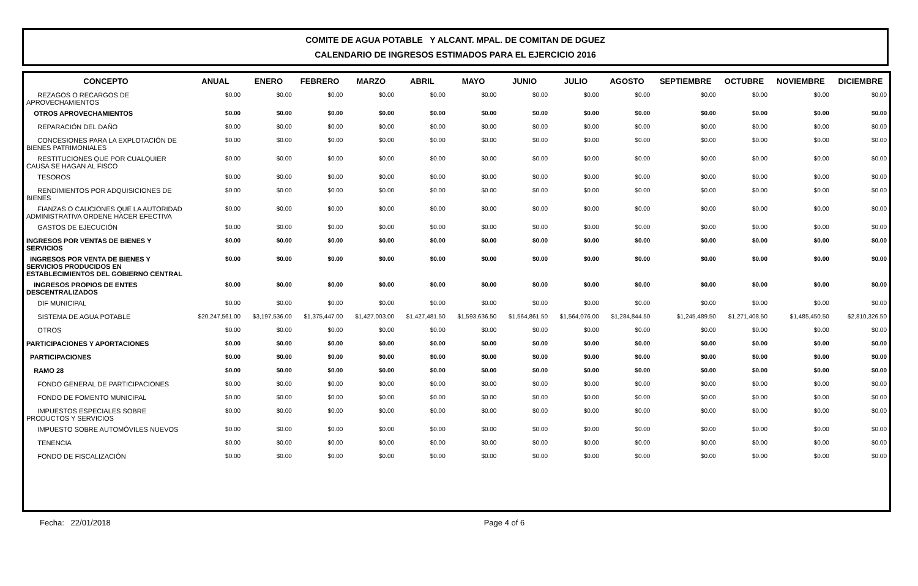COMITE DE AGUA POTABLE Y ALCANT. MPAL. DE COMITAN DE DGUEZ
CALENDARIO DE INGRESOS ESTIMADOS PARA EL EJERCICIO 2016
| CONCEPTO | ANUAL | ENERO | FEBRERO | MARZO | ABRIL | MAYO | JUNIO | JULIO | AGOSTO | SEPTIEMBRE | OCTUBRE | NOVIEMBRE | DICIEMBRE |
| --- | --- | --- | --- | --- | --- | --- | --- | --- | --- | --- | --- | --- | --- |
| REZAGOS O RECARGOS DE APROVECHAMIENTOS | $0.00 | $0.00 | $0.00 | $0.00 | $0.00 | $0.00 | $0.00 | $0.00 | $0.00 | $0.00 | $0.00 | $0.00 | $0.00 |
| OTROS APROVECHAMIENTOS | $0.00 | $0.00 | $0.00 | $0.00 | $0.00 | $0.00 | $0.00 | $0.00 | $0.00 | $0.00 | $0.00 | $0.00 | $0.00 |
| REPARACIÓN DEL DAÑO | $0.00 | $0.00 | $0.00 | $0.00 | $0.00 | $0.00 | $0.00 | $0.00 | $0.00 | $0.00 | $0.00 | $0.00 | $0.00 |
| CONCESIONES PARA LA EXPLOTACIÓN DE BIENES PATRIMONIALES | $0.00 | $0.00 | $0.00 | $0.00 | $0.00 | $0.00 | $0.00 | $0.00 | $0.00 | $0.00 | $0.00 | $0.00 | $0.00 |
| RESTITUCIONES QUE POR CUALQUIER CAUSA SE HAGAN AL FISCO | $0.00 | $0.00 | $0.00 | $0.00 | $0.00 | $0.00 | $0.00 | $0.00 | $0.00 | $0.00 | $0.00 | $0.00 | $0.00 |
| TESOROS | $0.00 | $0.00 | $0.00 | $0.00 | $0.00 | $0.00 | $0.00 | $0.00 | $0.00 | $0.00 | $0.00 | $0.00 | $0.00 |
| RENDIMIENTOS POR ADQUISICIONES DE BIENES | $0.00 | $0.00 | $0.00 | $0.00 | $0.00 | $0.00 | $0.00 | $0.00 | $0.00 | $0.00 | $0.00 | $0.00 | $0.00 |
| FIANZAS O CAUCIONES QUE LA AUTORIDAD ADMINISTRATIVA ORDENE HACER EFECTIVA | $0.00 | $0.00 | $0.00 | $0.00 | $0.00 | $0.00 | $0.00 | $0.00 | $0.00 | $0.00 | $0.00 | $0.00 | $0.00 |
| GASTOS DE EJECUCIÓN | $0.00 | $0.00 | $0.00 | $0.00 | $0.00 | $0.00 | $0.00 | $0.00 | $0.00 | $0.00 | $0.00 | $0.00 | $0.00 |
| INGRESOS POR VENTAS DE BIENES Y SERVICIOS | $0.00 | $0.00 | $0.00 | $0.00 | $0.00 | $0.00 | $0.00 | $0.00 | $0.00 | $0.00 | $0.00 | $0.00 | $0.00 |
| INGRESOS POR VENTA DE BIENES Y SERVICIOS PRODUCIDOS EN ESTABLECIMIENTOS DEL GOBIERNO CENTRAL | $0.00 | $0.00 | $0.00 | $0.00 | $0.00 | $0.00 | $0.00 | $0.00 | $0.00 | $0.00 | $0.00 | $0.00 | $0.00 |
| INGRESOS PROPIOS DE ENTES DESCENTRALIZADOS | $0.00 | $0.00 | $0.00 | $0.00 | $0.00 | $0.00 | $0.00 | $0.00 | $0.00 | $0.00 | $0.00 | $0.00 | $0.00 |
| DIF MUNICIPAL | $0.00 | $0.00 | $0.00 | $0.00 | $0.00 | $0.00 | $0.00 | $0.00 | $0.00 | $0.00 | $0.00 | $0.00 | $0.00 |
| SISTEMA DE AGUA POTABLE | $20,247,561.00 | $3,197,536.00 | $1,375,447.00 | $1,427,003.00 | $1,427,481.50 | $1,593,636.50 | $1,564,861.50 | $1,564,076.00 | $1,284,844.50 | $1,245,489.50 | $1,271,408.50 | $1,485,450.50 | $2,810,326.50 |
| OTROS | $0.00 | $0.00 | $0.00 | $0.00 | $0.00 | $0.00 | $0.00 | $0.00 | $0.00 | $0.00 | $0.00 | $0.00 | $0.00 |
| PARTICIPACIONES Y APORTACIONES | $0.00 | $0.00 | $0.00 | $0.00 | $0.00 | $0.00 | $0.00 | $0.00 | $0.00 | $0.00 | $0.00 | $0.00 | $0.00 |
| PARTICIPACIONES | $0.00 | $0.00 | $0.00 | $0.00 | $0.00 | $0.00 | $0.00 | $0.00 | $0.00 | $0.00 | $0.00 | $0.00 | $0.00 |
| RAMO 28 | $0.00 | $0.00 | $0.00 | $0.00 | $0.00 | $0.00 | $0.00 | $0.00 | $0.00 | $0.00 | $0.00 | $0.00 | $0.00 |
| FONDO GENERAL DE PARTICIPACIONES | $0.00 | $0.00 | $0.00 | $0.00 | $0.00 | $0.00 | $0.00 | $0.00 | $0.00 | $0.00 | $0.00 | $0.00 | $0.00 |
| FONDO DE FOMENTO MUNICIPAL | $0.00 | $0.00 | $0.00 | $0.00 | $0.00 | $0.00 | $0.00 | $0.00 | $0.00 | $0.00 | $0.00 | $0.00 | $0.00 |
| IMPUESTOS ESPECIALES SOBRE PRODUCTOS Y SERVICIOS | $0.00 | $0.00 | $0.00 | $0.00 | $0.00 | $0.00 | $0.00 | $0.00 | $0.00 | $0.00 | $0.00 | $0.00 | $0.00 |
| IMPUESTO SOBRE AUTOMÓVILES NUEVOS | $0.00 | $0.00 | $0.00 | $0.00 | $0.00 | $0.00 | $0.00 | $0.00 | $0.00 | $0.00 | $0.00 | $0.00 | $0.00 |
| TENENCIA | $0.00 | $0.00 | $0.00 | $0.00 | $0.00 | $0.00 | $0.00 | $0.00 | $0.00 | $0.00 | $0.00 | $0.00 | $0.00 |
| FONDO DE FISCALIZACIÓN | $0.00 | $0.00 | $0.00 | $0.00 | $0.00 | $0.00 | $0.00 | $0.00 | $0.00 | $0.00 | $0.00 | $0.00 | $0.00 |
Fecha: 22/01/2018 Page 4 of 6